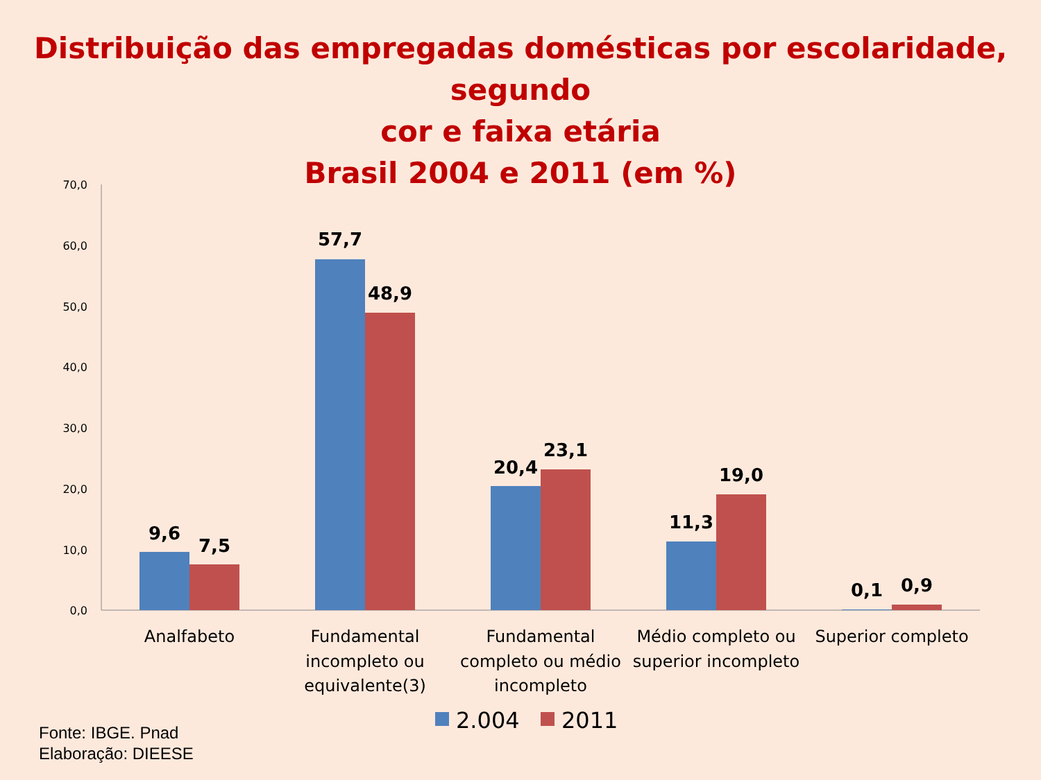Distribuição das empregadas domésticas por escolaridade, segundo
cor e faixa etária
Brasil 2004 e 2011 (em %)
70,0
60,0
50,0
40,0
30,0
20,0
10,0
0,0
9,6
7,5
57,7
48,9
20,4
23,1
11,3
19,0
0,1
0,9
Analfabeto
Fundamental
incompleto ou
equivalente(3)
Fundamental
completo ou médio
incompleto
Médio completo ou
superior incompleto
Superior completo
2.004
2011
Fonte: IBGE. Pnad
Elaboração: DIEESE